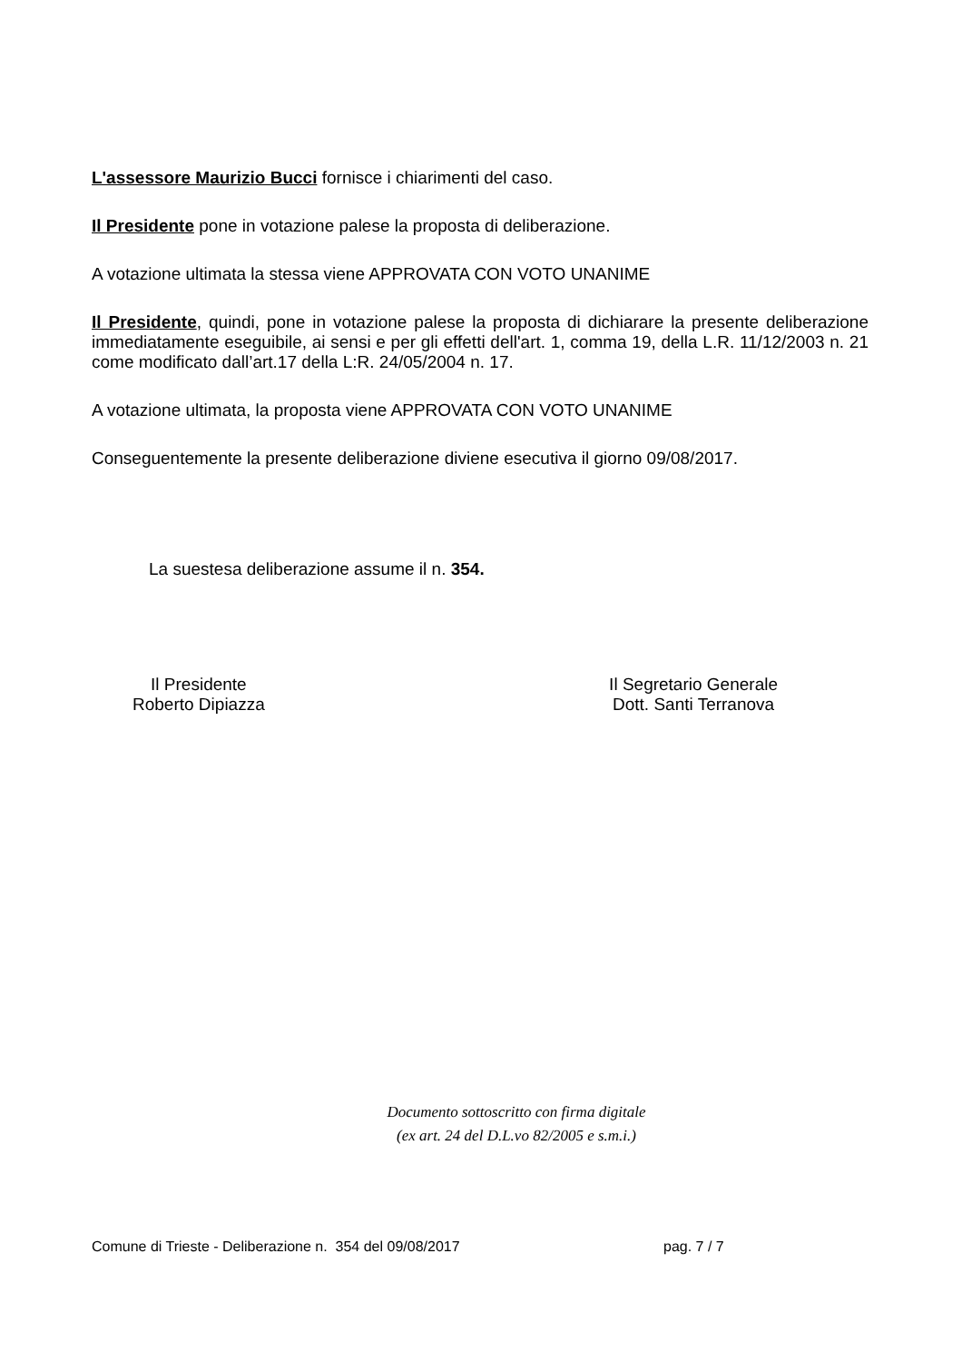L'assessore Maurizio Bucci fornisce i chiarimenti del caso.
Il Presidente pone in votazione palese la proposta di deliberazione.
A votazione ultimata la stessa viene APPROVATA CON VOTO UNANIME
Il Presidente, quindi, pone in votazione palese la proposta di dichiarare la presente deliberazione immediatamente eseguibile, ai sensi e per gli effetti dell'art. 1, comma 19, della L.R. 11/12/2003 n. 21 come modificato dall’art.17 della L:R. 24/05/2004 n. 17.
A votazione ultimata, la proposta viene APPROVATA CON VOTO UNANIME
Conseguentemente la presente deliberazione diviene esecutiva il giorno 09/08/2017.
La suestesa deliberazione assume il n. 354.
Il Presidente
Roberto Dipiazza
Il Segretario Generale
Dott. Santi Terranova
Documento sottoscritto con firma digitale
(ex art. 24 del D.L.vo 82/2005 e s.m.i.)
Comune di Trieste - Deliberazione n. 354 del 09/08/2017 pag. 7 / 7